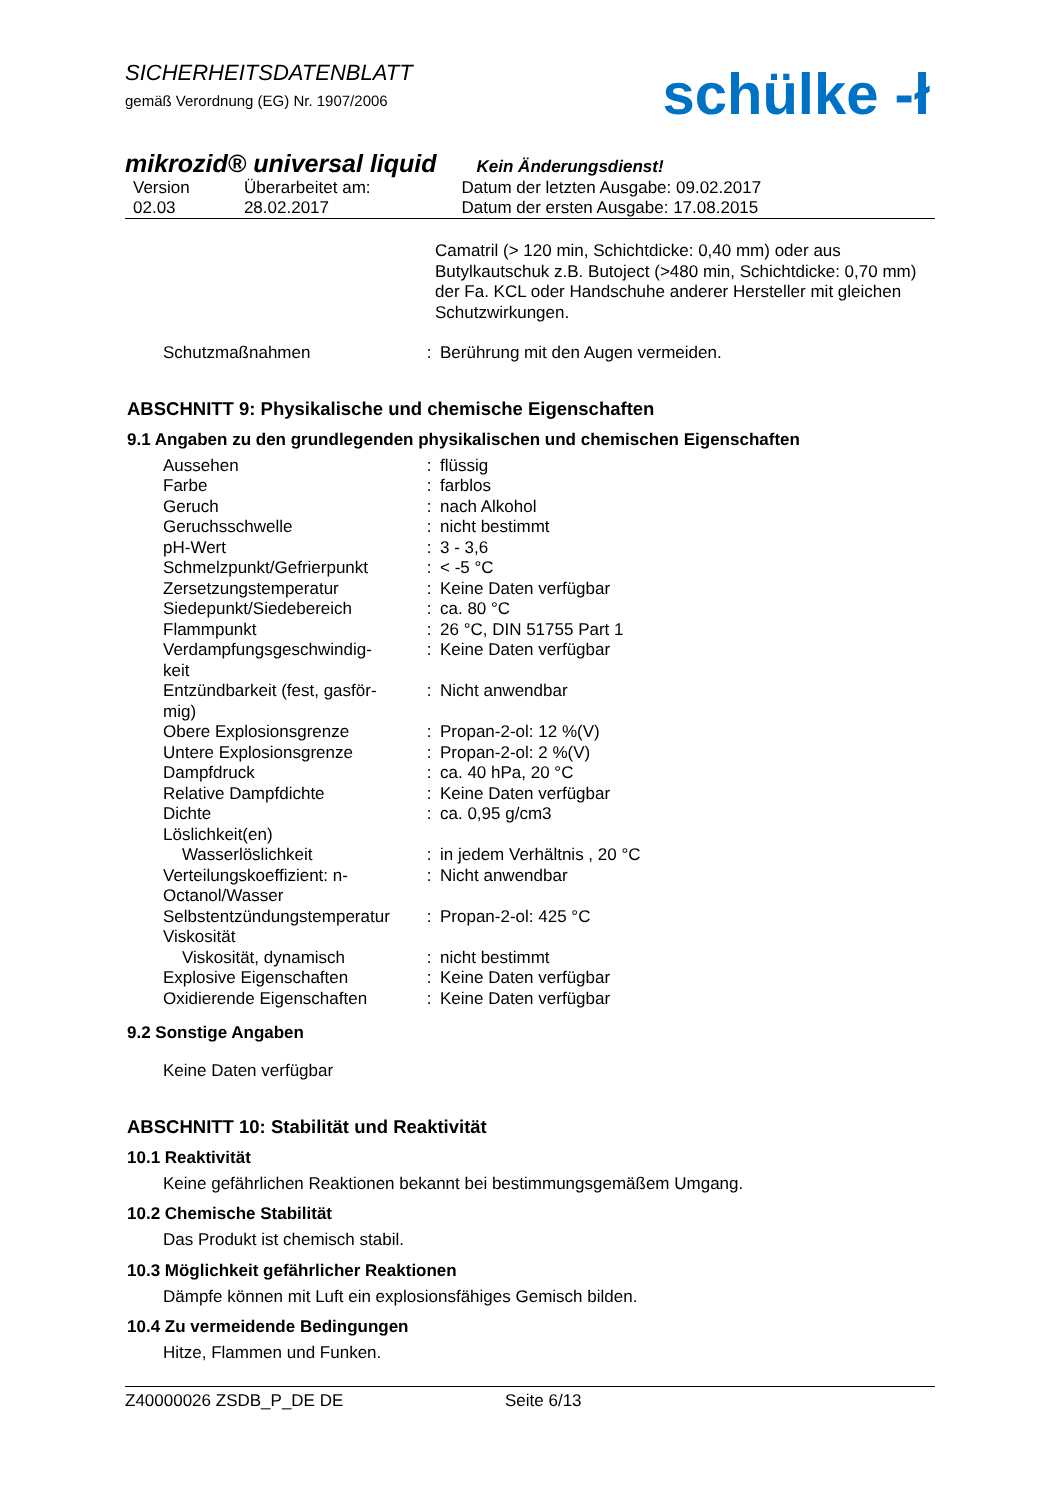SICHERHEITSDATENBLATT
gemäß Verordnung (EG) Nr. 1907/2006
schülke -ł
mikrozid® universal liquid Kein Änderungsdienst!
| Version | Überarbeitet am: | Datum der letzten Ausgabe: 09.02.2017 |
| 02.03 | 28.02.2017 | Datum der ersten Ausgabe: 17.08.2015 |
Camatril (> 120 min, Schichtdicke: 0,40 mm) oder aus Butylkautschuk z.B. Butoject (>480 min, Schichtdicke: 0,70 mm) der Fa. KCL oder Handschuhe anderer Hersteller mit gleichen Schutzwirkungen.
| Schutzmaßnahmen | : | Berührung mit den Augen vermeiden. |
ABSCHNITT 9: Physikalische und chemische Eigenschaften
9.1 Angaben zu den grundlegenden physikalischen und chemischen Eigenschaften
| Aussehen | : | flüssig |
| Farbe | : | farblos |
| Geruch | : | nach Alkohol |
| Geruchsschwelle | : | nicht bestimmt |
| pH-Wert | : | 3 - 3,6 |
| Schmelzpunkt/Gefrierpunkt | : | < -5 °C |
| Zersetzungstemperatur | : | Keine Daten verfügbar |
| Siedepunkt/Siedebereich | : | ca. 80 °C |
| Flammpunkt | : | 26 °C, DIN 51755 Part 1 |
| Verdampfungsgeschwindig- keit | : | Keine Daten verfügbar |
| Entzündbarkeit (fest, gasför- mig) | : | Nicht anwendbar |
| Obere Explosionsgrenze | : | Propan-2-ol: 12 %(V) |
| Untere Explosionsgrenze | : | Propan-2-ol: 2 %(V) |
| Dampfdruck | : | ca. 40 hPa, 20 °C |
| Relative Dampfdichte | : | Keine Daten verfügbar |
| Dichte | : | ca. 0,95 g/cm3 |
| Löslichkeit(en) | | |
| Wasserlöslichkeit | : | in jedem Verhältnis , 20 °C |
| Verteilungskoeffizient: n- Octanol/Wasser | : | Nicht anwendbar |
| Selbstentzündungstemperatur | : | Propan-2-ol: 425 °C |
| Viskosität | | |
| Viskosität, dynamisch | : | nicht bestimmt |
| Explosive Eigenschaften | : | Keine Daten verfügbar |
| Oxidierende Eigenschaften | : | Keine Daten verfügbar |
9.2 Sonstige Angaben
Keine Daten verfügbar
ABSCHNITT 10: Stabilität und Reaktivität
10.1 Reaktivität
Keine gefährlichen Reaktionen bekannt bei bestimmungsgemäßem Umgang.
10.2 Chemische Stabilität
Das Produkt ist chemisch stabil.
10.3 Möglichkeit gefährlicher Reaktionen
Dämpfe können mit Luft ein explosionsfähiges Gemisch bilden.
10.4 Zu vermeidende Bedingungen
Hitze, Flammen und Funken.
Z40000026 ZSDB_P_DE DE Seite 6/13